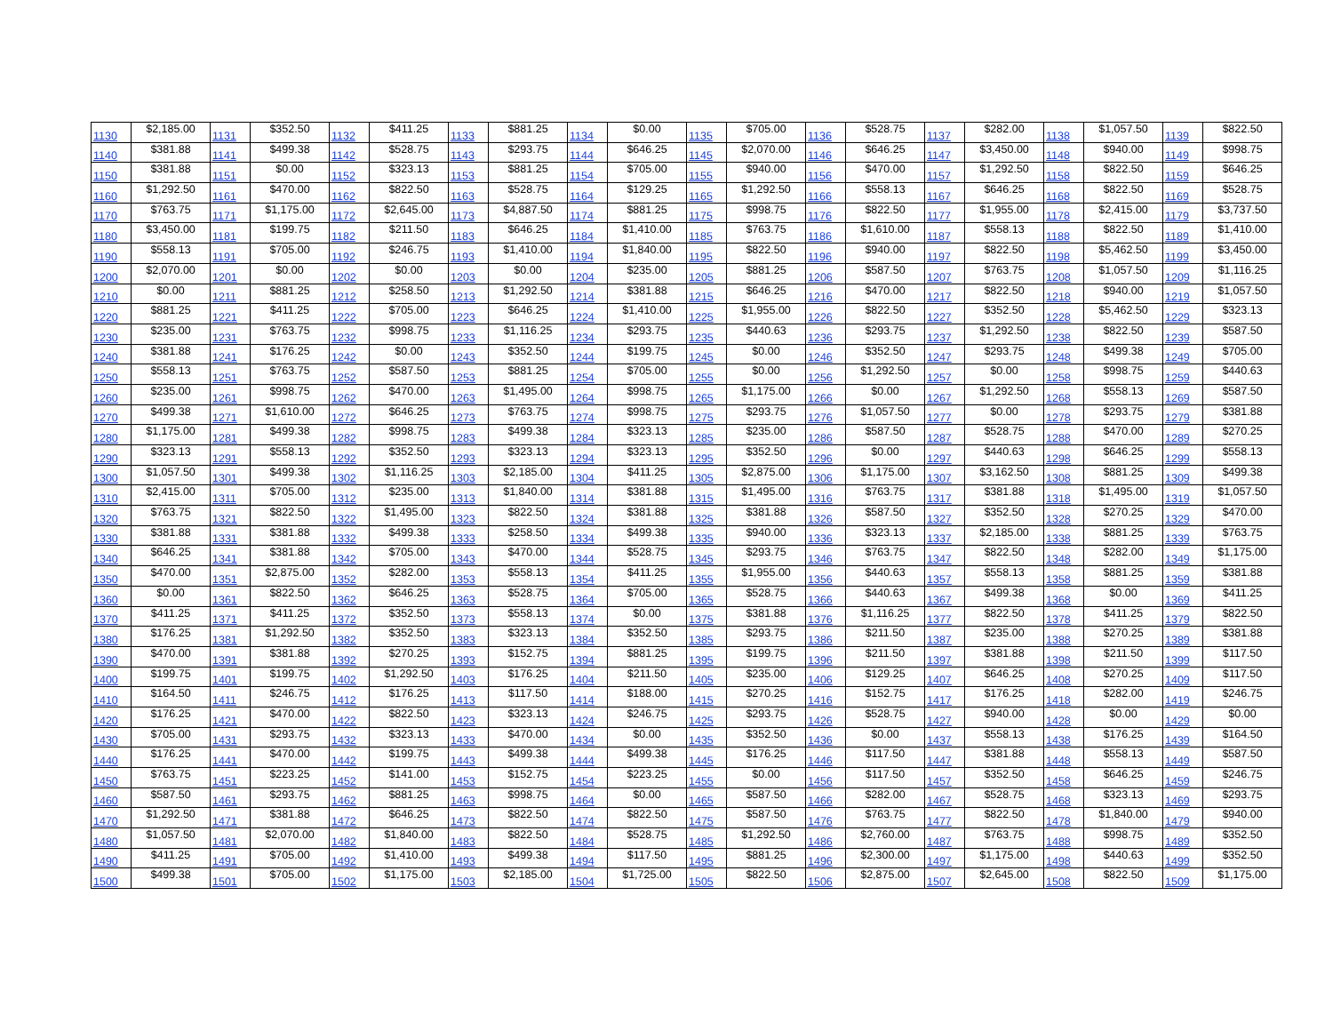| 1130 | $2,185.00 | 1131 | $352.50 | 1132 | $411.25 | 1133 | $881.25 | 1134 | $0.00 | 1135 | $705.00 | 1136 | $528.75 | 1137 | $282.00 | 1138 | $1,057.50 | 1139 | $822.50 |
| 1140 | $381.88 | 1141 | $499.38 | 1142 | $528.75 | 1143 | $293.75 | 1144 | $646.25 | 1145 | $2,070.00 | 1146 | $646.25 | 1147 | $3,450.00 | 1148 | $940.00 | 1149 | $998.75 |
| 1150 | $381.88 | 1151 | $0.00 | 1152 | $323.13 | 1153 | $881.25 | 1154 | $705.00 | 1155 | $940.00 | 1156 | $470.00 | 1157 | $1,292.50 | 1158 | $822.50 | 1159 | $646.25 |
| 1160 | $1,292.50 | 1161 | $470.00 | 1162 | $822.50 | 1163 | $528.75 | 1164 | $129.25 | 1165 | $1,292.50 | 1166 | $558.13 | 1167 | $646.25 | 1168 | $822.50 | 1169 | $528.75 |
| 1170 | $763.75 | 1171 | $1,175.00 | 1172 | $2,645.00 | 1173 | $4,887.50 | 1174 | $881.25 | 1175 | $998.75 | 1176 | $822.50 | 1177 | $1,955.00 | 1178 | $2,415.00 | 1179 | $3,737.50 |
| 1180 | $3,450.00 | 1181 | $199.75 | 1182 | $211.50 | 1183 | $646.25 | 1184 | $1,410.00 | 1185 | $763.75 | 1186 | $1,610.00 | 1187 | $558.13 | 1188 | $822.50 | 1189 | $1,410.00 |
| 1190 | $558.13 | 1191 | $705.00 | 1192 | $246.75 | 1193 | $1,410.00 | 1194 | $1,840.00 | 1195 | $822.50 | 1196 | $940.00 | 1197 | $822.50 | 1198 | $5,462.50 | 1199 | $3,450.00 |
| 1200 | $2,070.00 | 1201 | $0.00 | 1202 | $0.00 | 1203 | $0.00 | 1204 | $235.00 | 1205 | $881.25 | 1206 | $587.50 | 1207 | $763.75 | 1208 | $1,057.50 | 1209 | $1,116.25 |
| 1210 | $0.00 | 1211 | $881.25 | 1212 | $258.50 | 1213 | $1,292.50 | 1214 | $381.88 | 1215 | $646.25 | 1216 | $470.00 | 1217 | $822.50 | 1218 | $940.00 | 1219 | $1,057.50 |
| 1220 | $881.25 | 1221 | $411.25 | 1222 | $705.00 | 1223 | $646.25 | 1224 | $1,410.00 | 1225 | $1,955.00 | 1226 | $822.50 | 1227 | $352.50 | 1228 | $5,462.50 | 1229 | $323.13 |
| 1230 | $235.00 | 1231 | $763.75 | 1232 | $998.75 | 1233 | $1,116.25 | 1234 | $293.75 | 1235 | $440.63 | 1236 | $293.75 | 1237 | $1,292.50 | 1238 | $822.50 | 1239 | $587.50 |
| 1240 | $381.88 | 1241 | $176.25 | 1242 | $0.00 | 1243 | $352.50 | 1244 | $199.75 | 1245 | $0.00 | 1246 | $352.50 | 1247 | $293.75 | 1248 | $499.38 | 1249 | $705.00 |
| 1250 | $558.13 | 1251 | $763.75 | 1252 | $587.50 | 1253 | $881.25 | 1254 | $705.00 | 1255 | $0.00 | 1256 | $1,292.50 | 1257 | $0.00 | 1258 | $998.75 | 1259 | $440.63 |
| 1260 | $235.00 | 1261 | $998.75 | 1262 | $470.00 | 1263 | $1,495.00 | 1264 | $998.75 | 1265 | $1,175.00 | 1266 | $0.00 | 1267 | $1,292.50 | 1268 | $558.13 | 1269 | $587.50 |
| 1270 | $499.38 | 1271 | $1,610.00 | 1272 | $646.25 | 1273 | $763.75 | 1274 | $998.75 | 1275 | $293.75 | 1276 | $1,057.50 | 1277 | $0.00 | 1278 | $293.75 | 1279 | $381.88 |
| 1280 | $1,175.00 | 1281 | $499.38 | 1282 | $998.75 | 1283 | $499.38 | 1284 | $323.13 | 1285 | $235.00 | 1286 | $587.50 | 1287 | $528.75 | 1288 | $470.00 | 1289 | $270.25 |
| 1290 | $323.13 | 1291 | $558.13 | 1292 | $352.50 | 1293 | $323.13 | 1294 | $323.13 | 1295 | $352.50 | 1296 | $0.00 | 1297 | $440.63 | 1298 | $646.25 | 1299 | $558.13 |
| 1300 | $1,057.50 | 1301 | $499.38 | 1302 | $1,116.25 | 1303 | $2,185.00 | 1304 | $411.25 | 1305 | $2,875.00 | 1306 | $1,175.00 | 1307 | $3,162.50 | 1308 | $881.25 | 1309 | $499.38 |
| 1310 | $2,415.00 | 1311 | $705.00 | 1312 | $235.00 | 1313 | $1,840.00 | 1314 | $381.88 | 1315 | $1,495.00 | 1316 | $763.75 | 1317 | $381.88 | 1318 | $1,495.00 | 1319 | $1,057.50 |
| 1320 | $763.75 | 1321 | $822.50 | 1322 | $1,495.00 | 1323 | $822.50 | 1324 | $381.88 | 1325 | $381.88 | 1326 | $587.50 | 1327 | $352.50 | 1328 | $270.25 | 1329 | $470.00 |
| 1330 | $381.88 | 1331 | $381.88 | 1332 | $499.38 | 1333 | $258.50 | 1334 | $499.38 | 1335 | $940.00 | 1336 | $323.13 | 1337 | $2,185.00 | 1338 | $881.25 | 1339 | $763.75 |
| 1340 | $646.25 | 1341 | $381.88 | 1342 | $705.00 | 1343 | $470.00 | 1344 | $528.75 | 1345 | $293.75 | 1346 | $763.75 | 1347 | $822.50 | 1348 | $282.00 | 1349 | $1,175.00 |
| 1350 | $470.00 | 1351 | $2,875.00 | 1352 | $282.00 | 1353 | $558.13 | 1354 | $411.25 | 1355 | $1,955.00 | 1356 | $440.63 | 1357 | $558.13 | 1358 | $881.25 | 1359 | $381.88 |
| 1360 | $0.00 | 1361 | $822.50 | 1362 | $646.25 | 1363 | $528.75 | 1364 | $705.00 | 1365 | $528.75 | 1366 | $440.63 | 1367 | $499.38 | 1368 | $0.00 | 1369 | $411.25 |
| 1370 | $411.25 | 1371 | $411.25 | 1372 | $352.50 | 1373 | $558.13 | 1374 | $0.00 | 1375 | $381.88 | 1376 | $1,116.25 | 1377 | $822.50 | 1378 | $411.25 | 1379 | $822.50 |
| 1380 | $176.25 | 1381 | $1,292.50 | 1382 | $352.50 | 1383 | $323.13 | 1384 | $352.50 | 1385 | $293.75 | 1386 | $211.50 | 1387 | $235.00 | 1388 | $270.25 | 1389 | $381.88 |
| 1390 | $470.00 | 1391 | $381.88 | 1392 | $270.25 | 1393 | $152.75 | 1394 | $881.25 | 1395 | $199.75 | 1396 | $211.50 | 1397 | $381.88 | 1398 | $211.50 | 1399 | $117.50 |
| 1400 | $199.75 | 1401 | $199.75 | 1402 | $1,292.50 | 1403 | $176.25 | 1404 | $211.50 | 1405 | $235.00 | 1406 | $129.25 | 1407 | $646.25 | 1408 | $270.25 | 1409 | $117.50 |
| 1410 | $164.50 | 1411 | $246.75 | 1412 | $176.25 | 1413 | $117.50 | 1414 | $188.00 | 1415 | $270.25 | 1416 | $152.75 | 1417 | $176.25 | 1418 | $282.00 | 1419 | $246.75 |
| 1420 | $176.25 | 1421 | $470.00 | 1422 | $822.50 | 1423 | $323.13 | 1424 | $246.75 | 1425 | $293.75 | 1426 | $528.75 | 1427 | $940.00 | 1428 | $0.00 | 1429 | $0.00 |
| 1430 | $705.00 | 1431 | $293.75 | 1432 | $323.13 | 1433 | $470.00 | 1434 | $0.00 | 1435 | $352.50 | 1436 | $0.00 | 1437 | $558.13 | 1438 | $176.25 | 1439 | $164.50 |
| 1440 | $176.25 | 1441 | $470.00 | 1442 | $199.75 | 1443 | $499.38 | 1444 | $499.38 | 1445 | $176.25 | 1446 | $117.50 | 1447 | $381.88 | 1448 | $558.13 | 1449 | $587.50 |
| 1450 | $763.75 | 1451 | $223.25 | 1452 | $141.00 | 1453 | $152.75 | 1454 | $223.25 | 1455 | $0.00 | 1456 | $117.50 | 1457 | $352.50 | 1458 | $646.25 | 1459 | $246.75 |
| 1460 | $587.50 | 1461 | $293.75 | 1462 | $881.25 | 1463 | $998.75 | 1464 | $0.00 | 1465 | $587.50 | 1466 | $282.00 | 1467 | $528.75 | 1468 | $323.13 | 1469 | $293.75 |
| 1470 | $1,292.50 | 1471 | $381.88 | 1472 | $646.25 | 1473 | $822.50 | 1474 | $822.50 | 1475 | $587.50 | 1476 | $763.75 | 1477 | $822.50 | 1478 | $1,840.00 | 1479 | $940.00 |
| 1480 | $1,057.50 | 1481 | $2,070.00 | 1482 | $1,840.00 | 1483 | $822.50 | 1484 | $528.75 | 1485 | $1,292.50 | 1486 | $2,760.00 | 1487 | $763.75 | 1488 | $998.75 | 1489 | $352.50 |
| 1490 | $411.25 | 1491 | $705.00 | 1492 | $1,410.00 | 1493 | $499.38 | 1494 | $117.50 | 1495 | $881.25 | 1496 | $2,300.00 | 1497 | $1,175.00 | 1498 | $440.63 | 1499 | $352.50 |
| 1500 | $499.38 | 1501 | $705.00 | 1502 | $1,175.00 | 1503 | $2,185.00 | 1504 | $1,725.00 | 1505 | $822.50 | 1506 | $2,875.00 | 1507 | $2,645.00 | 1508 | $822.50 | 1509 | $1,175.00 |